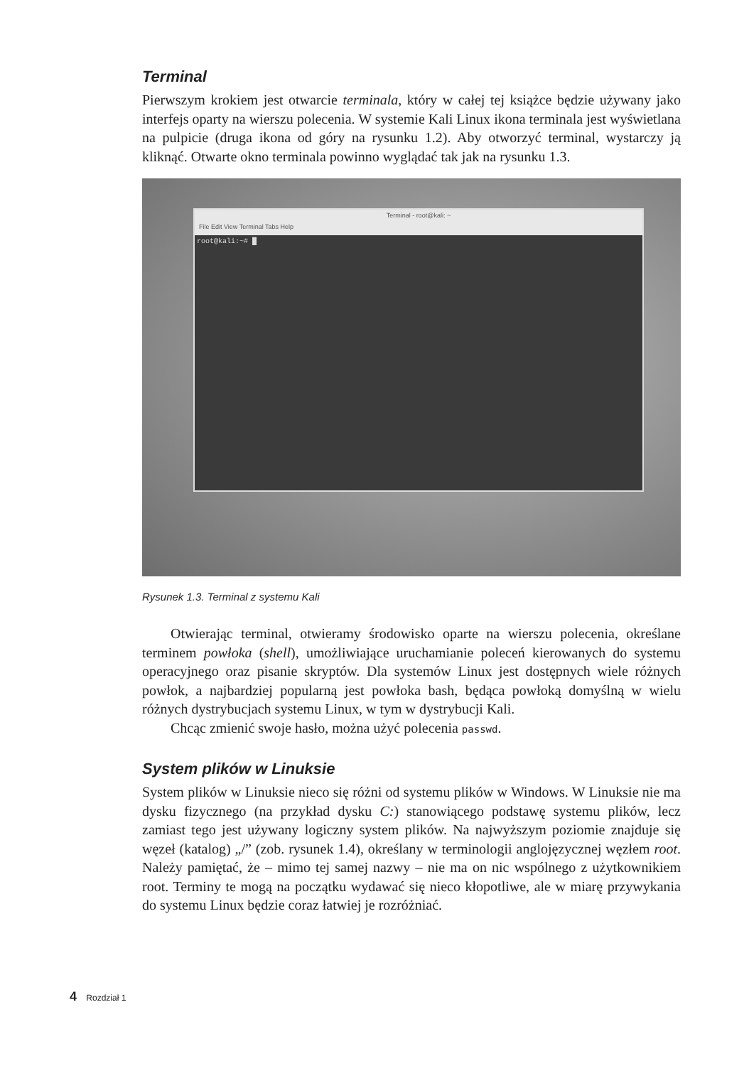Terminal
Pierwszym krokiem jest otwarcie terminala, który w całej tej książce będzie używany jako interfejs oparty na wierszu polecenia. W systemie Kali Linux ikona terminala jest wyświetlana na pulpicie (druga ikona od góry na rysunku 1.2). Aby otworzyć terminal, wystarczy ją kliknąć. Otwarte okno terminala powinno wyglądać tak jak na rysunku 1.3.
Terminal - root@kali: ~
File Edit View Terminal Tabs Help
root@kali:~# █
Rysunek 1.3. Terminal z systemu Kali
Otwierając terminal, otwieramy środowisko oparte na wierszu polecenia, określane terminem powłoka (shell), umożliwiające uruchamianie poleceń kierowanych do systemu operacyjnego oraz pisanie skryptów. Dla systemów Linux jest dostępnych wiele różnych powłok, a najbardziej popularną jest powłoka bash, będąca powłoką domyślną w wielu różnych dystrybucjach systemu Linux, w tym w dystrybucji Kali.
Chcąc zmienić swoje hasło, można użyć polecenia passwd.
System plików w Linuksie
System plików w Linuksie nieco się różni od systemu plików w Windows. W Linuksie nie ma dysku fizycznego (na przykład dysku C:) stanowiącego podstawę systemu plików, lecz zamiast tego jest używany logiczny system plików. Na najwyższym poziomie znajduje się węzeł (katalog) „/” (zob. rysunek 1.4), określany w terminologii anglojęzycznej węzłem root. Należy pamiętać, że – mimo tej samej nazwy – nie ma on nic wspólnego z użytkownikiem root. Terminy te mogą na początku wydawać się nieco kłopotliwe, ale w miarę przywykania do systemu Linux będzie coraz łatwiej je rozróżniać.
4 Rozdział 1